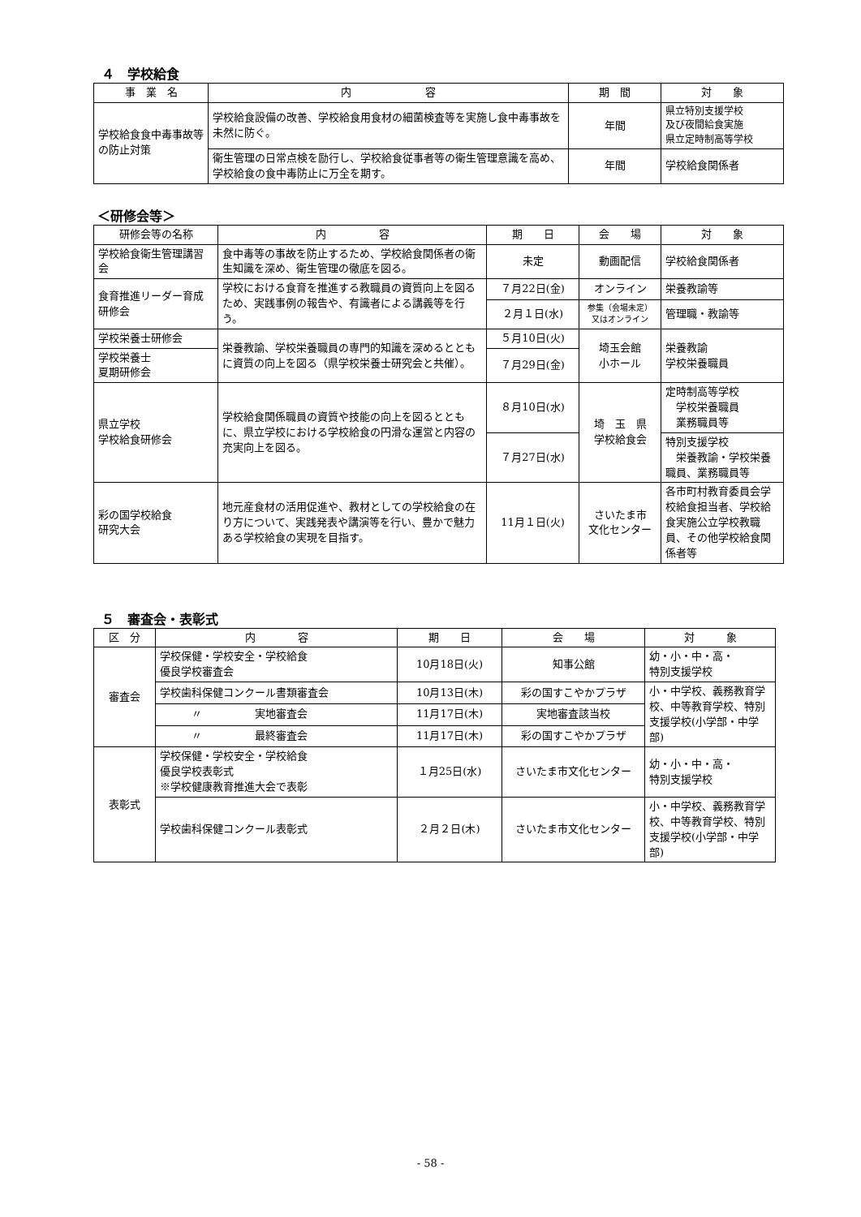４　学校給食
| 事 業 名 | 内 容 | 期 間 | 対 象 |
| --- | --- | --- | --- |
| 学校給食食中毒事故等の防止対策 | 学校給食設備の改善、学校給食用食材の細菌検査等を実施し食中毒事故を未然に防ぐ。 | 年間 | 県立特別支援学校 及び夜間給食実施 県立定時制高等学校 |
| | 衛生管理の日常点検を励行し、学校給食従事者等の衛生管理意識を高め、学校給食の食中毒防止に万全を期す。 | 年間 | 学校給食関係者 |
＜研修会等＞
| 研修会等の名称 | 内 容 | 期 日 | 会 場 | 対 象 |
| --- | --- | --- | --- | --- |
| 学校給食衛生管理講習会 | 食中毒等の事故を防止するため、学校給食関係者の衛生知識を深め、衛生管理の徹底を図る。 | 未定 | 動画配信 | 学校給食関係者 |
| 食育推進リーダー育成研修会 | 学校における食育を推進する教職員の資質向上を図るため、実践事例の報告や、有識者による講義等を行う。 | ７月22日(金) | オンライン | 栄養教諭等 |
| | | ２月１日(水) | 参集（会場未定） 又はオンライン | 管理職・教諭等 |
| 学校栄養士研修会 | 栄養教諭、学校栄養職員の専門的知識を深めるとともに資質の向上を図る（県学校栄養士研究会と共催）。 | ５月10日(火) | 埼玉会館 小ホール | 栄養教諭 学校栄養職員 |
| 学校栄養士 夏期研修会 | | ７月29日(金) | | |
| 県立学校 学校給食研修会 | 学校給食関係職員の資質や技能の向上を図るとともに、県立学校における学校給食の円滑な運営と内容の充実向上を図る。 | ８月10日(水) | 埼 玉 県 学校給食会 | 定時制高等学校 学校栄養職員 業務職員等 |
| | | ７月27日(水) | | 特別支援学校 栄養教諭・学校栄養職員、業務職員等 |
| 彩の国学校給食 研究大会 | 地元産食材の活用促進や、教材としての学校給食の在り方について、実践発表や講演等を行い、豊かで魅力ある学校給食の実現を目指す。 | 11月１日(火) | さいたま市 文化センター | 各市町村教育委員会学校給食担当者、学校給食実施公立学校教職員、その他学校給食関係者等 |
５　審査会・表彰式
| 区 分 | 内 容 | 期 日 | 会 場 | 対 象 |
| --- | --- | --- | --- | --- |
| 審査会 | 学校保健・学校安全・学校給食 優良学校審査会 | 10月18日(火) | 知事公館 | 幼・小・中・高・ 特別支援学校 |
| | 学校歯科保健コンクール書類審査会 | 10月13日(木) | 彩の国すこやかプラザ | 小・中学校、義務教育学校、中等教育学校、特別支援学校(小学部・中学部) |
| | 〃 実地審査会 | 11月17日(木) | 実地審査該当校 | |
| | 〃 最終審査会 | 11月17日(木) | 彩の国すこやかプラザ | |
| 表彰式 | 学校保健・学校安全・学校給食 優良学校表彰式 ※学校健康教育推進大会で表彰 | １月25日(水) | さいたま市文化センター | 幼・小・中・高・ 特別支援学校 |
| | 学校歯科保健コンクール表彰式 | ２月２日(木) | さいたま市文化センター | 小・中学校、義務教育学校、中等教育学校、特別支援学校(小学部・中学部) |
- 58 -